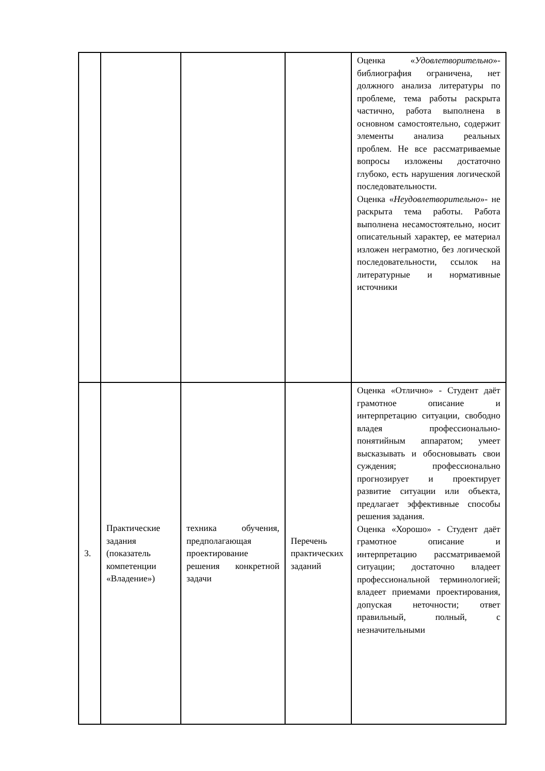| | | | | Оценка « Удовлетворительно »- библиография ограничена, нет должного анализа литературы по проблеме, тема работы раскрыта частично, работа выполнена в основном самостоятельно, содержит элементы анализа реальных проблем. Не все рассматриваемые вопросы изложены достаточно глубоко, есть нарушения логической последовательности. Оценка « Неудовлетворительно »- не раскрыта тема работы. Работа выполнена несамостоятельно, носит описательный характер, ее материал изложен неграмотно, без логической последовательности, ссылок на литературные и нормативные источники |
| 3. | Практические задания (показатель компетенции «Владение») | техника обучения, предполагающая проектирование решения конкретной задачи | Перечень практических заданий | Оценка «Отлично» - Студент даёт грамотное описание и интерпретацию ситуации, свободно владея профессионально-понятийным аппаратом; умеет высказывать и обосновывать свои суждения; профессионально прогнозирует и проектирует развитие ситуации или объекта, предлагает эффективные способы решения задания. Оценка «Хорошо» - Студент даёт грамотное описание и интерпретацию рассматриваемой ситуации; достаточно владеет профессиональной терминологией; владеет приемами проектирования, допуская неточности; ответ правильный, полный, с незначительными |